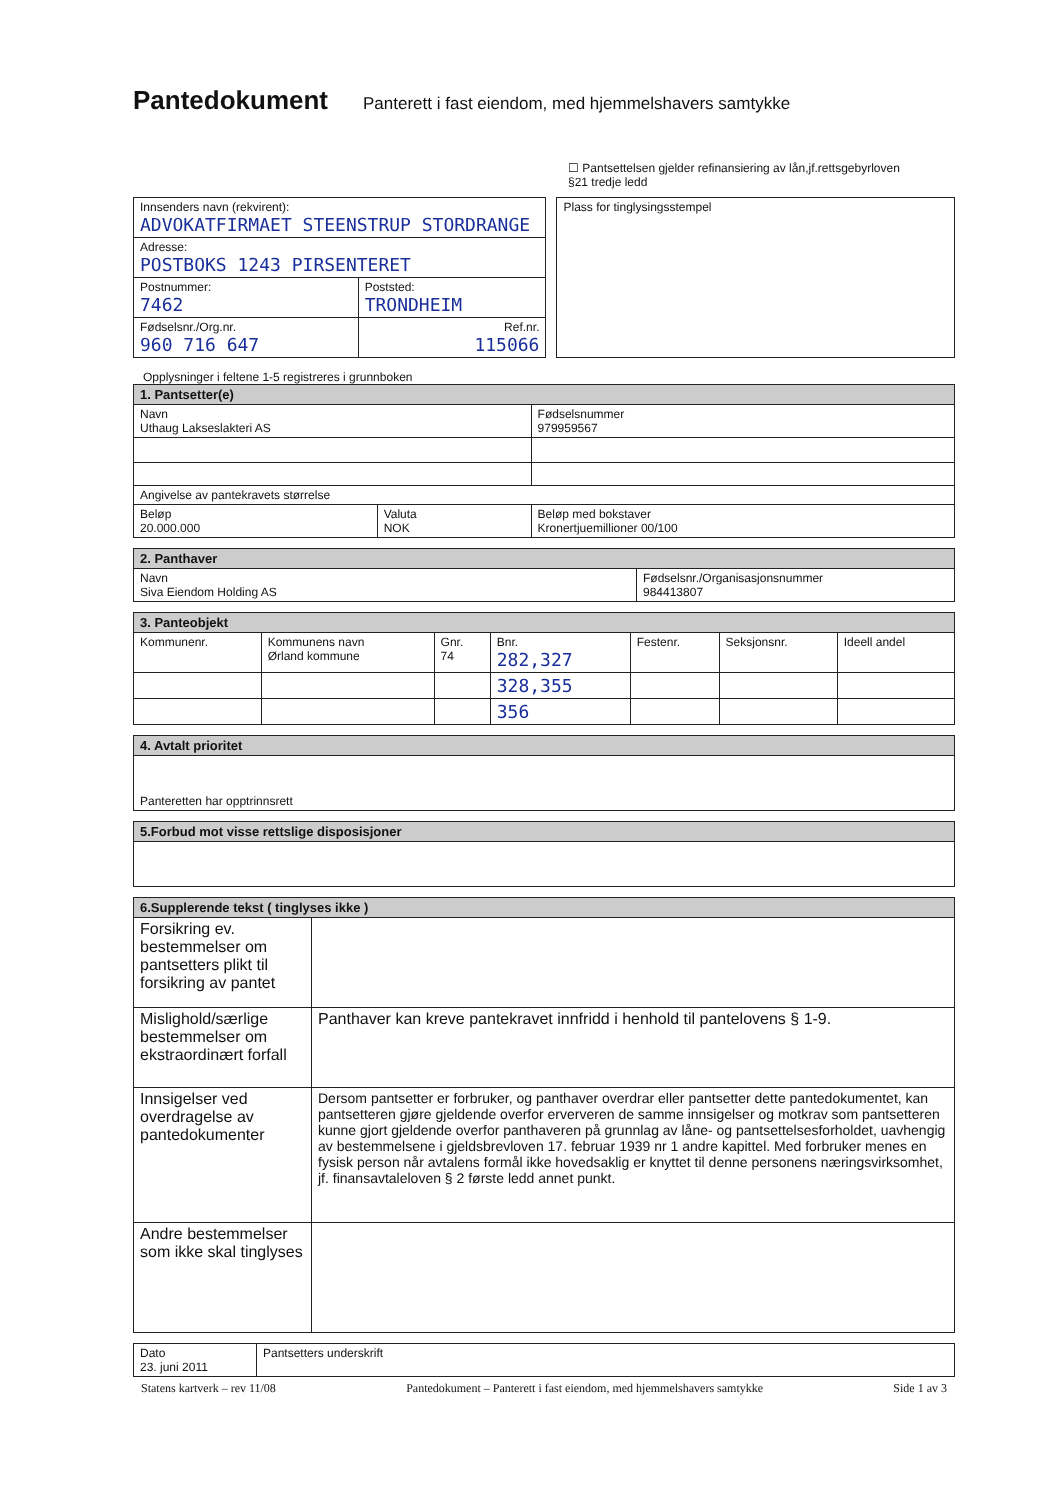Pantedokument
Panterett i fast eiendom, med hjemmelshavers samtykke
☐ Pantsettelsen gjelder refinansiering av lån,jf.rettsgebyrloven
§21 tredje ledd
| Innsenders navn (rekvirent): ADVOKATFIRMAET STEENSTRUP STORDRANGE | |
| Adresse: POSTBOKS 1243 PIRSENTERET | |
| Postnummer: 7462 | Poststed: TRONDHEIM |
| Fødselsnr./Org.nr. 960 716 647 | Ref.nr. 115066 |
| Plass for tinglysingsstempel |
Opplysninger i feltene 1-5 registreres i grunnboken
| 1. Pantsetter(e) | | |
| Navn Uthaug Lakseslakteri AS | | Fødselsnummer 979959567 |
| Angivelse av pantekravets størrelse | | |
| Beløp 20.000.000 | Valuta NOK | Beløp med bokstaver Kronertjuemillioner 00/100 |
| 2. Panthaver | |
| Navn Siva Eiendom Holding AS | Fødselsnr./Organisasjonsnummer 984413807 |
| 3. Panteobjekt | | | | | | |
| Kommunenr. | Kommunens navn Ørland kommune | Gnr. 74 | Bnr. 282,327 | Festenr. | Seksjonsnr. | Ideell andel |
| | | | 328,355 | | | |
| | | | 356 | | | |
| 4. Avtalt prioritet |
| Panteretten har opptrinnsrett |
| 5.Forbud mot visse rettslige disposisjoner |
| 6.Supplerende tekst ( tinglyses ikke ) | |
| Forsikring ev. bestemmelser om pantsetters plikt til forsikring av pantet | |
| Mislighold/særlige bestemmelser om ekstraordinært forfall | Panthaver kan kreve pantekravet innfridd i henhold til pantelovens § 1-9. |
| Innsigelser ved overdragelse av pantedokumenter | Dersom pantsetter er forbruker, og panthaver overdrar eller pantsetter dette pantedokumentet, kan pantsetteren gjøre gjeldende overfor erververen de samme innsigelser og motkrav som pantsetteren kunne gjort gjeldende overfor panthaveren på grunnlag av låne- og pantsettelsesforholdet, uavhengig av bestemmelsene i gjeldsbrevloven 17. februar 1939 nr 1 andre kapittel. Med forbruker menes en fysisk person når avtalens formål ikke hovedsaklig er knyttet til denne personens næringsvirksomhet, jf. finansavtaleloven § 2 første ledd annet punkt. |
| Andre bestemmelser som ikke skal tinglyses | |
| Dato 23. juni 2011 | Pantsetters underskrift |
Statens kartverk – rev 11/08 Pantedokument – Panterett i fast eiendom, med hjemmelshavers samtykke Side 1 av 3